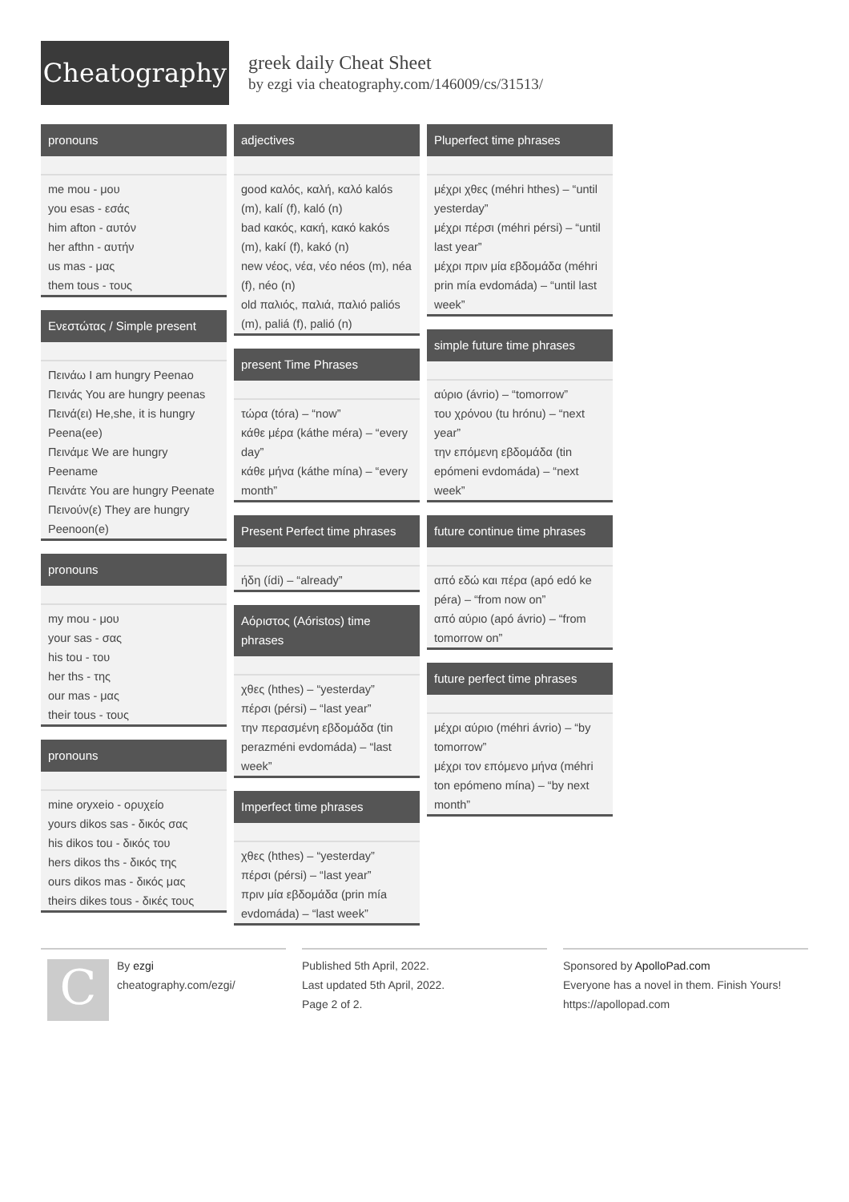Cheatography
greek daily Cheat Sheet
by ezgi via cheatography.com/146009/cs/31513/
pronouns
| me mou - μου |
| you esas - εσάς |
| him afton - αυτόν |
| her afthn - αυτήν |
| us mas - μας |
| them tous - τους |
Ενεστώτας / Simple present
| Πεινάω I am hungry Peenao |
| Πεινάς You are hungry peenas |
| Πεινά(ει) He,she, it is hungry Peena(ee) |
| Πεινάμε We are hungry Peename |
| Πεινάτε You are hungry Peenate |
| Πεινούν(ε) They are hungry Peenoon(e) |
pronouns
| my mou - μου |
| your sas - σας |
| his tou - του |
| her ths - της |
| our mas - μας |
| their tous - τους |
pronouns
| mine oryxeio - ορυχείο |
| yours dikos sas - δικός σας |
| his dikos tou - δικός του |
| hers dikos ths - δικός της |
| ours dikos mas - δικός μας |
| theirs dikes tous - δικές τους |
adjectives
| good καλός, καλή, καλό kalós (m), kalí (f), kaló (n) |
| bad κακός, κακή, κακό kakós (m), kakí (f), kakó (n) |
| new νέος, νέα, νέο néos (m), néa (f), néo (n) |
| old παλιός, παλιά, παλιό paliós (m), paliá (f), palió (n) |
present Time Phrases
| τώρα (tóra) – “now” |
| κάθε μέρα (káthe méra) – “every day” |
| κάθε μήνα (káthe mína) – “every month” |
Present Perfect time phrases
| ήδη (ídi) – “already” |
Αόριστος (Aóristos) time phrases
| χθες (hthes) – “yesterday” |
| πέρσι (pérsi) – “last year” |
| την περασμένη εβδομάδα (tin perazméni evdomáda) – “last week” |
Imperfect time phrases
| χθες (hthes) – “yesterday” |
| πέρσι (pérsi) – “last year” |
| πριν μία εβδομάδα (prin mía evdomáda) – “last week” |
Pluperfect time phrases
| μέχρι χθες (méhri hthes) – “until yesterday” |
| μέχρι πέρσι (méhri pérsi) – “until last year” |
| μέχρι πριν μία εβδομάδα (méhri prin mía evdomáda) – “until last week” |
simple future time phrases
| αύριο (ávrio) – “tomorrow” |
| του χρόνου (tu hrónu) – “next year” |
| την επόμενη εβδομάδα (tin epómeni evdomáda) – “next week” |
future continue time phrases
| από εδώ και πέρα (apó edó ke péra) – “from now on” |
| από αύριο (apó ávrio) – “from tomorrow on” |
future perfect time phrases
| μέχρι αύριο (méhri ávrio) – “by tomorrow” |
| μέχρι τον επόμενο μήνα (méhri ton epómeno mína) – “by next month” |
C
By ezgi
cheatography.com/ezgi/
Published 5th April, 2022.
Last updated 5th April, 2022.
Page 2 of 2.
Sponsored by ApolloPad.com
Everyone has a novel in them. Finish Yours!
https://apollopad.com